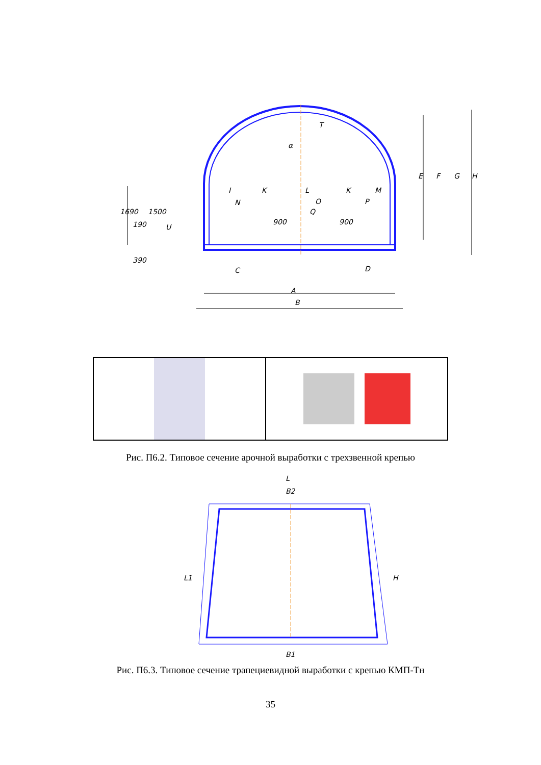α
T
I
K
L
K
M
N
O
P
Q
900
900
C
D
A
B
E
F
G
H
1690
190
1500
U
390
Рис. П6.2. Типовое сечение арочной выработки с трехзвенной крепью
L
B2
L1
H
B1
Рис. П6.3. Типовое сечение трапециевидной выработки с крепью КМП-Тн
35